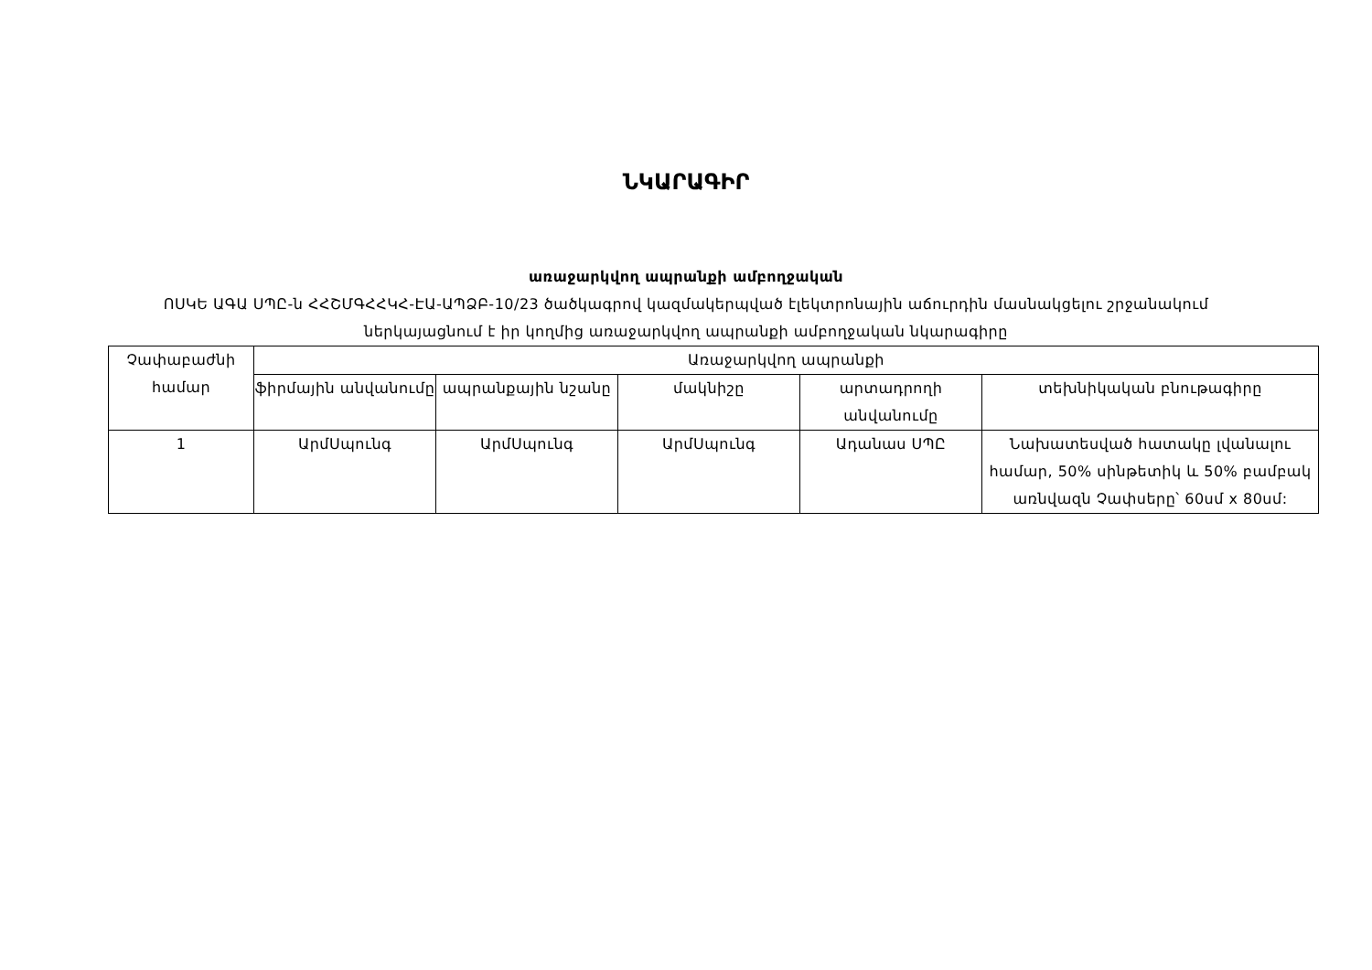ՆԿԱՐԱԳԻՐ
առաջարկվող ապրանքի ամբողջական
ՈՍԿԵ ԱԳԱ ՍՊԸ-ն ՀՀՇՄԳՀՀԿՀ-ԷԱ-ԱՊՁԲ-10/23 ծածկագրով կազմակերպված էլեկտրոնային աճուրդին մասնակցելու շրջանակում
ներկայացնում է իր կողմից առաջարկվող ապրանքի ամբողջական նկարագիրը
| Չափաբաժնի համար | Առաջարկվող ապրանքի | | | | |
| --- | --- | --- | --- | --- | --- |
| | ֆիրմային անվանումը | ապրանքային նշանը | մակնիշը | արտադրողի անվանումը | տեխնիկական բնութագիրը |
| 1 | ԱրմՍպունգ | ԱրմՍպունգ | ԱրմՍպունգ | Ադանաս ՍՊԸ | Նախատեսված հատակը լվանալու համար, 50% սինթետիկ և 50% բամբակ առնվազն Չափսերը՝ 60սմ x 80սմ: |